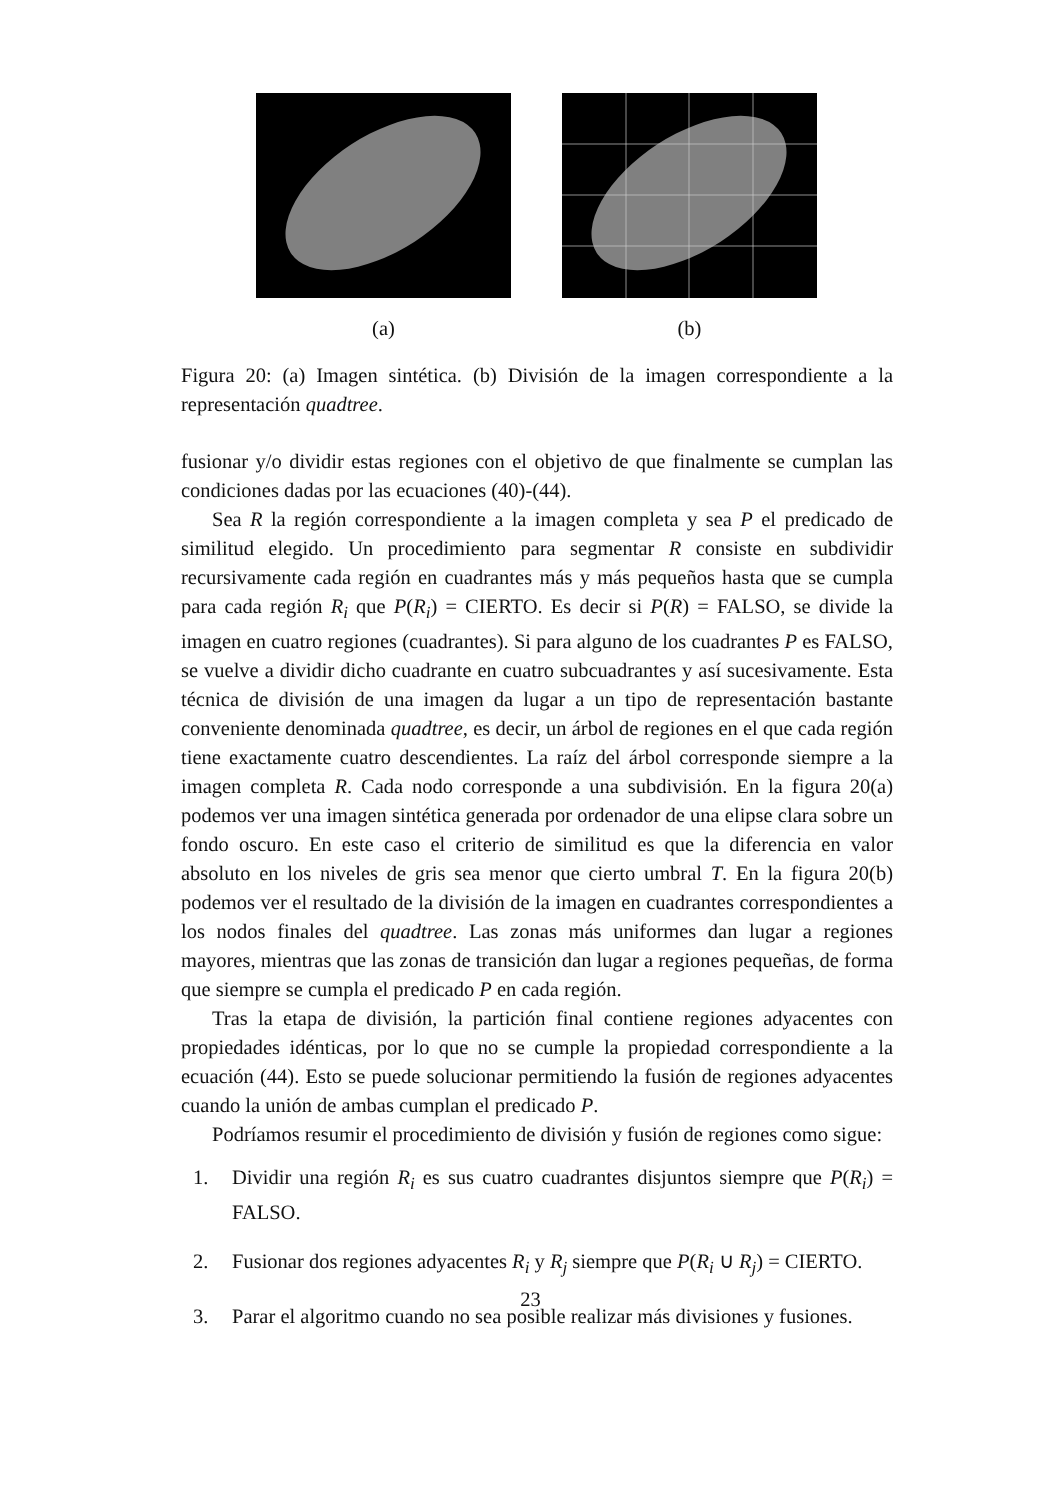(a) (b)
Figura 20: (a) Imagen sintética. (b) División de la imagen correspondiente a la representación quadtree.
fusionar y/o dividir estas regiones con el objetivo de que finalmente se cumplan las condiciones dadas por las ecuaciones (40)-(44).
Sea R la región correspondiente a la imagen completa y sea P el predicado de similitud elegido. Un procedimiento para segmentar R consiste en subdividir recursivamente cada región en cuadrantes más y más pequeños hasta que se cumpla para cada región R<sub>i</sub> que P(R<sub>i</sub>) = CIERTO. Es decir si P(R) = FALSO, se divide la imagen en cuatro regiones (cuadrantes). Si para alguno de los cuadrantes P es FALSO, se vuelve a dividir dicho cuadrante en cuatro subcuadrantes y así sucesivamente. Esta técnica de división de una imagen da lugar a un tipo de representación bastante conveniente denominada quadtree, es decir, un árbol de regiones en el que cada región tiene exactamente cuatro descendientes. La raíz del árbol corresponde siempre a la imagen completa R. Cada nodo corresponde a una subdivisión. En la figura 20(a) podemos ver una imagen sintética generada por ordenador de una elipse clara sobre un fondo oscuro. En este caso el criterio de similitud es que la diferencia en valor absoluto en los niveles de gris sea menor que cierto umbral T. En la figura 20(b) podemos ver el resultado de la división de la imagen en cuadrantes correspondientes a los nodos finales del quadtree. Las zonas más uniformes dan lugar a regiones mayores, mientras que las zonas de transición dan lugar a regiones pequeñas, de forma que siempre se cumpla el predicado P en cada región.
Tras la etapa de división, la partición final contiene regiones adyacentes con propiedades idénticas, por lo que no se cumple la propiedad correspondiente a la ecuación (44). Esto se puede solucionar permitiendo la fusión de regiones adyacentes cuando la unión de ambas cumplan el predicado P.
Podríamos resumir el procedimiento de división y fusión de regiones como sigue:
1. Dividir una región R<sub>i</sub> es sus cuatro cuadrantes disjuntos siempre que P(R<sub>i</sub>) = FALSO.
2. Fusionar dos regiones adyacentes R<sub>i</sub> y R<sub>j</sub> siempre que P(R<sub>i</sub> ∪ R<sub>j</sub>) = CIERTO.
3. Parar el algoritmo cuando no sea posible realizar más divisiones y fusiones.
23